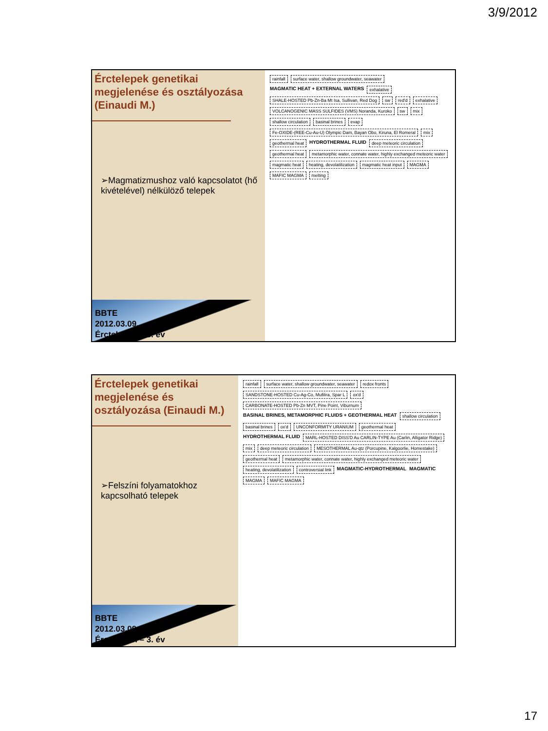3/9/2012
Érctelepek genetikai megjelenése és osztályozása (Einaudi M.)
➢Magmatizmushoz való kapcsolatot (hő kivételével) nélkülöző telepek
BBTE
2012.03.09.
Érctelepan – 3. év
rainfall surface water, shallow groundwater, seawater MAGMATIC HEAT + EXTERNAL WATERS exhalative SHALE-HOSTED Pb-Zn-Ba Mt Isa, Sullivan, Red Dog sw red'd exhalative VOLCANOGENIC MASS SULFIDES (VMS) Noranda, Kuroko sw mix shallow circulation basinal brines evap Fe-OXIDE-(REE-Cu-Au-U) Olympic Dam, Bayan Obo, Kiruna, El Romeral mix geothermal heat HYDROTHERMAL FLUID deep meteoric circulation geothermal heat metamorphic water, connate water, highly exchanged meteoric water magmatic heat heating, devolatilization magmatic heat input MAGMA MAFIC MAGMA melting
Érctelepek genetikai megjelenése és osztályozása (Einaudi M.)
➢Felszíni folyamatokhoz kapcsolható telepek
BBTE
2012.03.09.
Érctelepan – 3. év
rainfall surface water, shallow groundwater, seawater redox fronts SANDSTONE-HOSTED Cu-Ag-Co, Mufilira, Spar L ox'd CARBONATE-HOSTED Pb-Zn MVT, Pine Point, Viburnum BASINAL BRINES, METAMORPHIC FLUIDS + GEOTHERMAL HEAT shallow circulation basinal brines ox'd UNCONFORMITY URANIUM geothermal heat HYDROTHERMAL FLUID MARL-HOSTED DISS'D Au CARLIN-TYPE Au (Carlin, Alligator Ridge) mix deep meteoric circulation MESOTHERMAL Au-qtz (Porcupine, Kalgoorlie, Homestake) geothermal heat metamorphic water, connate water, highly exchanged meteoric water heating, devolatilization controversial link MAGMATIC-HYDROTHERMAL MAGMATIC MAGMA MAFIC MAGMA
17